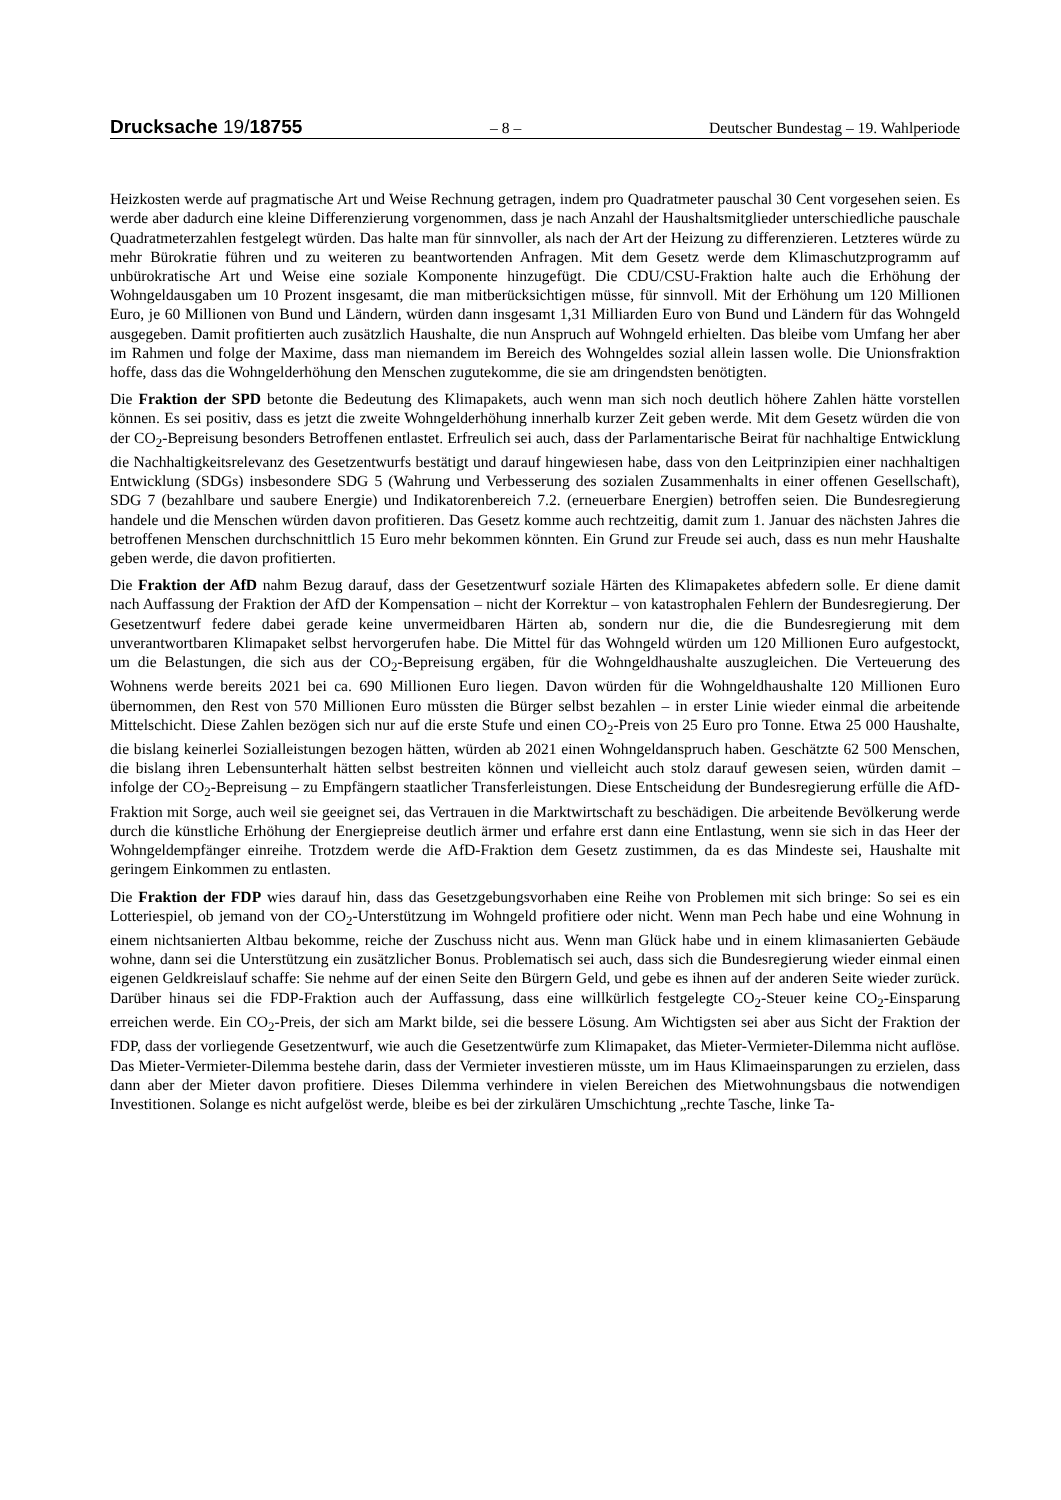Drucksache 19/18755
– 8 – Deutscher Bundestag – 19. Wahlperiode
Heizkosten werde auf pragmatische Art und Weise Rechnung getragen, indem pro Quadratmeter pauschal 30 Cent vorgesehen seien. Es werde aber dadurch eine kleine Differenzierung vorgenommen, dass je nach Anzahl der Haushaltsmitglieder unterschiedliche pauschale Quadratmeterzahlen festgelegt würden. Das halte man für sinnvoller, als nach der Art der Heizung zu differenzieren. Letzteres würde zu mehr Bürokratie führen und zu weiteren zu beantwortenden Anfragen. Mit dem Gesetz werde dem Klimaschutzprogramm auf unbürokratische Art und Weise eine soziale Komponente hinzugefügt. Die CDU/CSU-Fraktion halte auch die Erhöhung der Wohngeldausgaben um 10 Prozent insgesamt, die man mitberücksichtigen müsse, für sinnvoll. Mit der Erhöhung um 120 Millionen Euro, je 60 Millionen von Bund und Ländern, würden dann insgesamt 1,31 Milliarden Euro von Bund und Ländern für das Wohngeld ausgegeben. Damit profitierten auch zusätzlich Haushalte, die nun Anspruch auf Wohngeld erhielten. Das bleibe vom Umfang her aber im Rahmen und folge der Maxime, dass man niemandem im Bereich des Wohngeldes sozial allein lassen wolle. Die Unionsfraktion hoffe, dass das die Wohngelderhöhung den Menschen zugutekomme, die sie am dringendsten benötigten.
Die Fraktion der SPD betonte die Bedeutung des Klimapakets, auch wenn man sich noch deutlich höhere Zahlen hätte vorstellen können. Es sei positiv, dass es jetzt die zweite Wohngelderhöhung innerhalb kurzer Zeit geben werde. Mit dem Gesetz würden die von der CO<sub>2</sub>-Bepreisung besonders Betroffenen entlastet. Erfreulich sei auch, dass der Parlamentarische Beirat für nachhaltige Entwicklung die Nachhaltigkeitsrelevanz des Gesetzentwurfs bestätigt und darauf hingewiesen habe, dass von den Leitprinzipien einer nachhaltigen Entwicklung (SDGs) insbesondere SDG 5 (Wahrung und Verbesserung des sozialen Zusammenhalts in einer offenen Gesellschaft), SDG 7 (bezahlbare und saubere Energie) und Indikatorenbereich 7.2. (erneuerbare Energien) betroffen seien. Die Bundesregierung handele und die Menschen würden davon profitieren. Das Gesetz komme auch rechtzeitig, damit zum 1. Januar des nächsten Jahres die betroffenen Menschen durchschnittlich 15 Euro mehr bekommen könnten. Ein Grund zur Freude sei auch, dass es nun mehr Haushalte geben werde, die davon profitierten.
Die Fraktion der AfD nahm Bezug darauf, dass der Gesetzentwurf soziale Härten des Klimapaketes abfedern solle. Er diene damit nach Auffassung der Fraktion der AfD der Kompensation – nicht der Korrektur – von katastrophalen Fehlern der Bundesregierung. Der Gesetzentwurf federe dabei gerade keine unvermeidbaren Härten ab, sondern nur die, die die Bundesregierung mit dem unverantwortbaren Klimapaket selbst hervorgerufen habe. Die Mittel für das Wohngeld würden um 120 Millionen Euro aufgestockt, um die Belastungen, die sich aus der CO<sub>2</sub>-Bepreisung ergäben, für die Wohngeldhaushalte auszugleichen. Die Verteuerung des Wohnens werde bereits 2021 bei ca. 690 Millionen Euro liegen. Davon würden für die Wohngeldhaushalte 120 Millionen Euro übernommen, den Rest von 570 Millionen Euro müssten die Bürger selbst bezahlen – in erster Linie wieder einmal die arbeitende Mittelschicht. Diese Zahlen bezögen sich nur auf die erste Stufe und einen CO<sub>2</sub>-Preis von 25 Euro pro Tonne. Etwa 25 000 Haushalte, die bislang keinerlei Sozialleistungen bezogen hätten, würden ab 2021 einen Wohngeldanspruch haben. Geschätzte 62 500 Menschen, die bislang ihren Lebensunterhalt hätten selbst bestreiten können und vielleicht auch stolz darauf gewesen seien, würden damit – infolge der CO<sub>2</sub>-Bepreisung – zu Empfängern staatlicher Transferleistungen. Diese Entscheidung der Bundesregierung erfülle die AfD-Fraktion mit Sorge, auch weil sie geeignet sei, das Vertrauen in die Marktwirtschaft zu beschädigen. Die arbeitende Bevölkerung werde durch die künstliche Erhöhung der Energiepreise deutlich ärmer und erfahre erst dann eine Entlastung, wenn sie sich in das Heer der Wohngeldempfänger einreihe. Trotzdem werde die AfD-Fraktion dem Gesetz zustimmen, da es das Mindeste sei, Haushalte mit geringem Einkommen zu entlasten.
Die Fraktion der FDP wies darauf hin, dass das Gesetzgebungsvorhaben eine Reihe von Problemen mit sich bringe: So sei es ein Lotteriespiel, ob jemand von der CO<sub>2</sub>-Unterstützung im Wohngeld profitiere oder nicht. Wenn man Pech habe und eine Wohnung in einem nichtsanierten Altbau bekomme, reiche der Zuschuss nicht aus. Wenn man Glück habe und in einem klimasanierten Gebäude wohne, dann sei die Unterstützung ein zusätzlicher Bonus. Problematisch sei auch, dass sich die Bundesregierung wieder einmal einen eigenen Geldkreislauf schaffe: Sie nehme auf der einen Seite den Bürgern Geld, und gebe es ihnen auf der anderen Seite wieder zurück. Darüber hinaus sei die FDP-Fraktion auch der Auffassung, dass eine willkürlich festgelegte CO<sub>2</sub>-Steuer keine CO<sub>2</sub>-Einsparung erreichen werde. Ein CO<sub>2</sub>-Preis, der sich am Markt bilde, sei die bessere Lösung. Am Wichtigsten sei aber aus Sicht der Fraktion der FDP, dass der vorliegende Gesetzentwurf, wie auch die Gesetzentwürfe zum Klimapaket, das Mieter-Vermieter-Dilemma nicht auflöse. Das Mieter-Vermieter-Dilemma bestehe darin, dass der Vermieter investieren müsste, um im Haus Klimaeinsparungen zu erzielen, dass dann aber der Mieter davon profitiere. Dieses Dilemma verhindere in vielen Bereichen des Mietwohnungsbaus die notwendigen Investitionen. Solange es nicht aufgelöst werde, bleibe es bei der zirkulären Umschichtung „rechte Tasche, linke Ta-